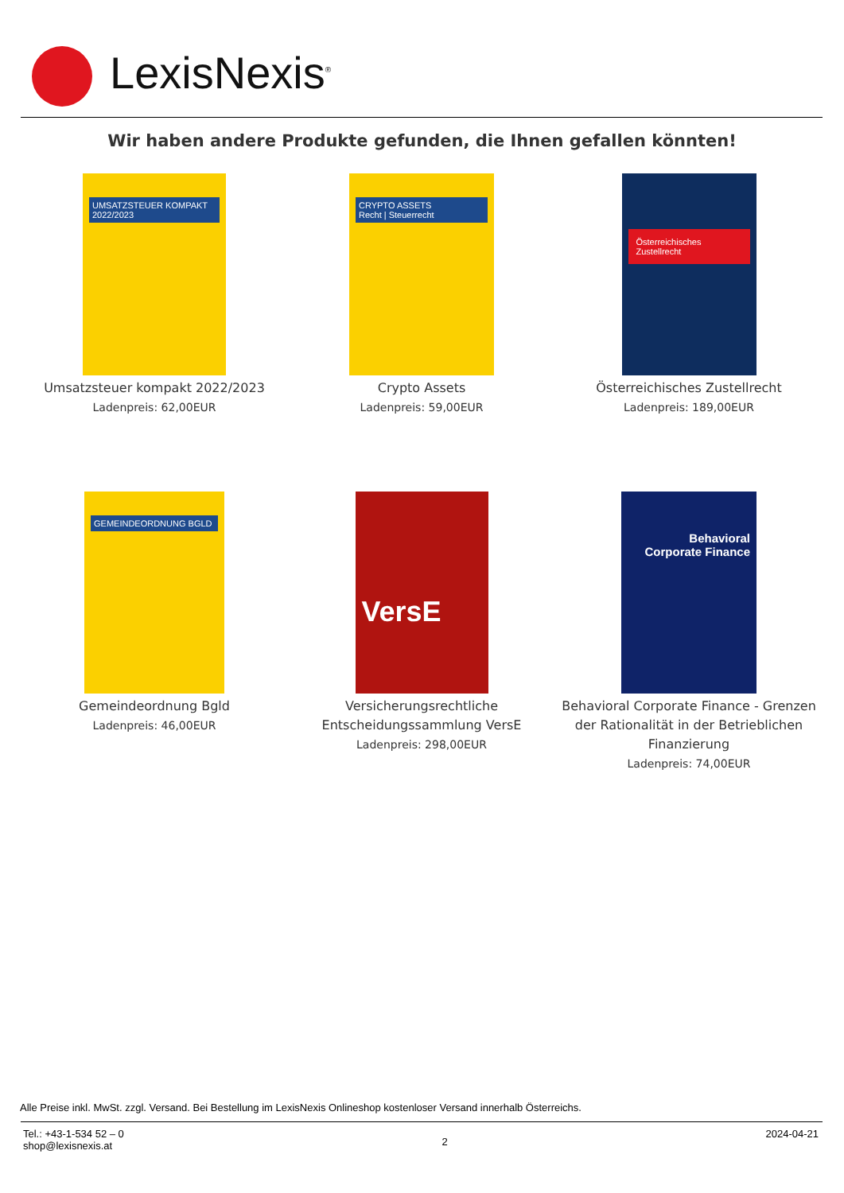LexisNexis<sup>®</sup>
Wir haben andere Produkte gefunden, die Ihnen gefallen könnten!
UMSATZSTEUER KOMPAKT 2022/2023
Umsatzsteuer kompakt 2022/2023
Ladenpreis: 62,00EUR
CRYPTO ASSETS
Recht | Steuerrecht
Crypto Assets
Ladenpreis: 59,00EUR
Österreichisches Zustellrecht
Österreichisches Zustellrecht
Ladenpreis: 189,00EUR
GEMEINDEORDNUNG BGLD
Gemeindeordnung Bgld
Ladenpreis: 46,00EUR
VersE
Versicherungsrechtliche
Entscheidungssammlung VersE
Ladenpreis: 298,00EUR
Behavioral
Corporate Finance
Behavioral Corporate Finance - Grenzen
der Rationalität in der Betrieblichen
Finanzierung
Ladenpreis: 74,00EUR
Alle Preise inkl. MwSt. zzgl. Versand. Bei Bestellung im LexisNexis Onlineshop kostenloser Versand innerhalb Österreichs.
Tel.: +43-1-534 52 – 0
shop@lexisnexis.at
2
2024-04-21